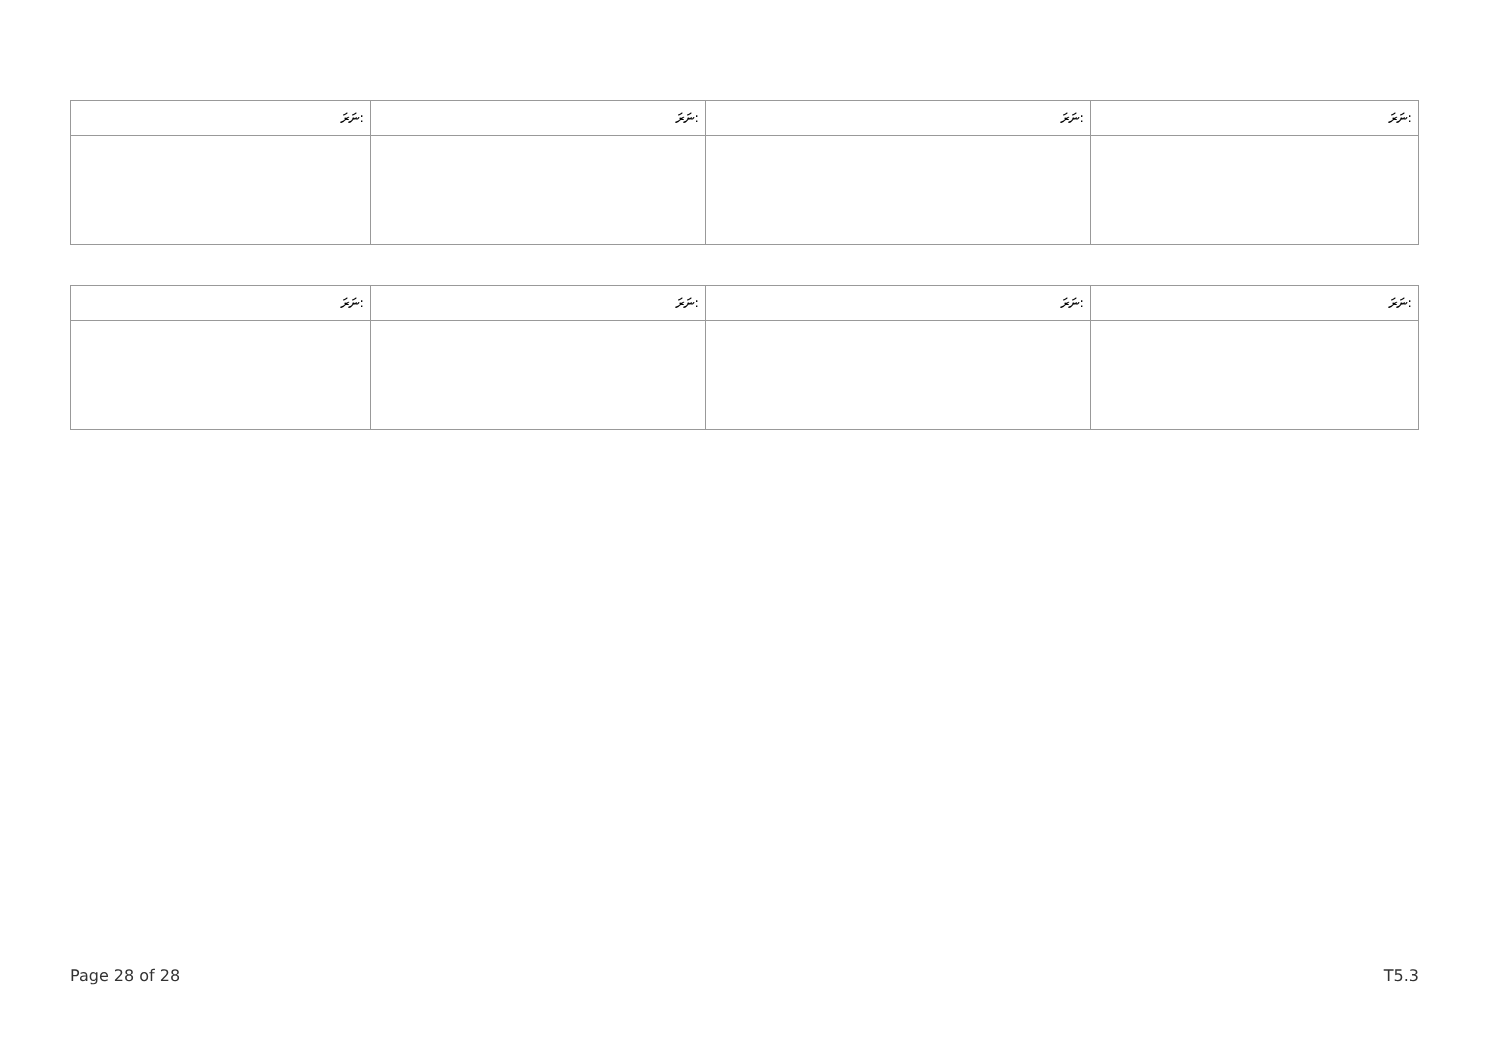| ނަރަ: | ނަރަ: | ނަރަ: | ނަރަ: |
| --- | --- | --- | --- |
| ނަރަ: | ނަރަ: | ނަރަ: | ނަރަ: |
| --- | --- | --- | --- |
Page 28 of 28 T5.3